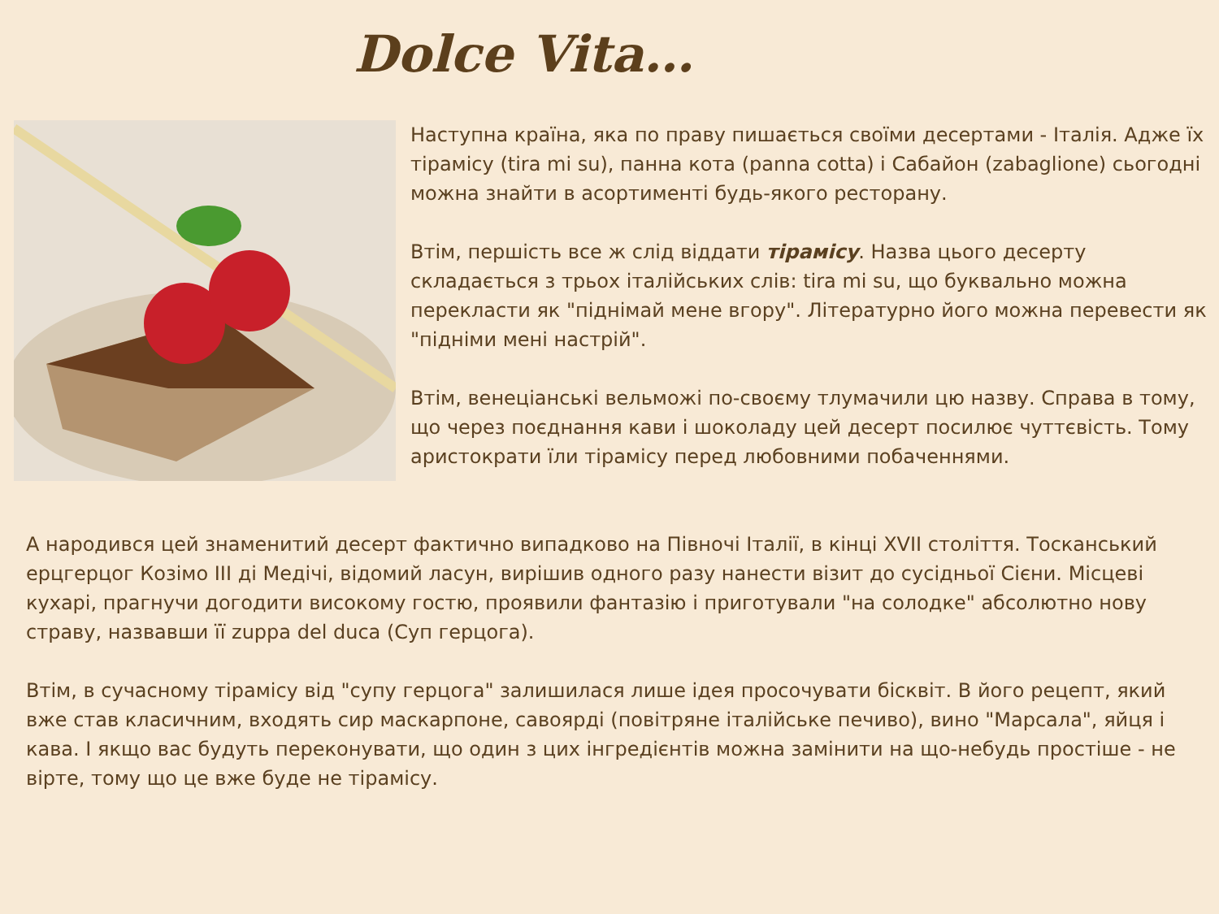Dolce Vita…
Наступна країна, яка по праву пишається своїми десертами - Італія. Адже їх тірамісу (tira mi su), панна кота (panna cotta) і Сабайон (zabaglione) сьогодні можна знайти в асортименті будь-якого ресторану.
Втім, першість все ж слід віддати тірамісу. Назва цього десерту складається з трьох італійських слів: tira mi su, що буквально можна перекласти як "піднімай мене вгору". Літературно його можна перевести як "підніми мені настрій".
Втім, венеціанські вельможі по-своєму тлумачили цю назву. Справа в тому, що через поєднання кави і шоколаду цей десерт посилює чуттєвість. Тому аристократи їли тірамісу перед любовними побаченнями.
А народився цей знаменитий десерт фактично випадково на Півночі Італії, в кінці XVII століття. Тосканський ерцгерцог Козімо III ді Медічі, відомий ласун, вирішив одного разу нанести візит до сусідньої Сієни. Місцеві кухарі, прагнучи догодити високому гостю, проявили фантазію і приготували "на солодке" абсолютно нову страву, назвавши її zuppa del duca (Суп герцога).
Втім, в сучасному тірамісу від "супу герцога" залишилася лише ідея просочувати бісквіт. В його рецепт, який вже став класичним, входять сир маскарпоне, савоярді (повітряне італійське печиво), вино "Марсала", яйця і кава. І якщо вас будуть переконувати, що один з цих інгредієнтів можна замінити на що-небудь простіше - не вірте, тому що це вже буде не тірамісу.